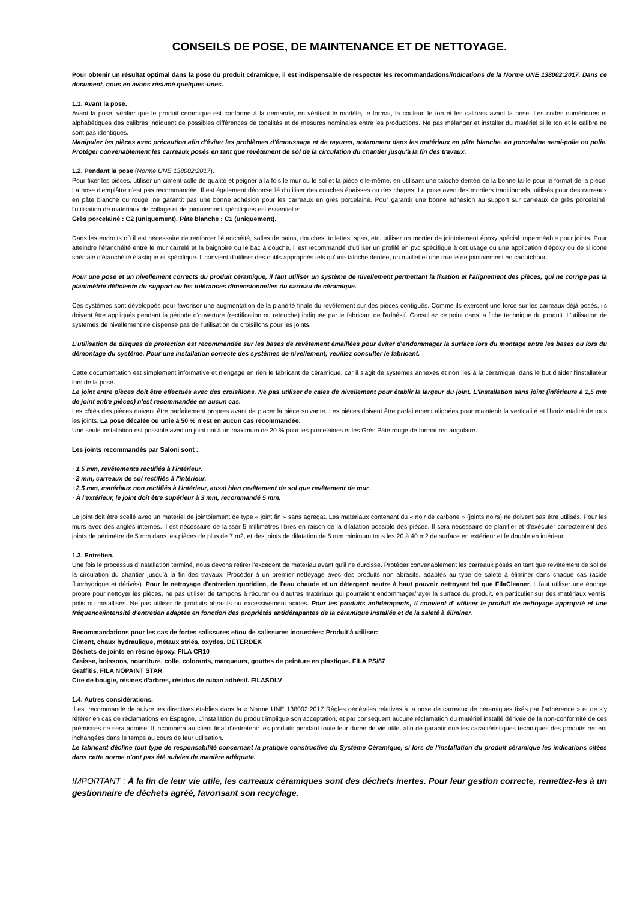CONSEILS DE POSE, DE MAINTENANCE ET DE NETTOYAGE.
Pour obtenir un résultat optimal dans la pose du produit céramique, il est indispensable de respecter les recommandations/indications de la Norme UNE 138002:2017. Dans ce document, nous en avons résumé quelques-unes.
1.1. Avant la pose.
Avant la pose, vérifier que le produit céramique est conforme à la demande, en vérifiant le modèle, le format, la couleur, le ton et les calibres avant la pose. Les codes numériques et alphabétiques des calibres indiquent de possibles différences de tonalités et de mesures nominales entre les productions. Ne pas mélanger et installer du matériel si le ton et le calibre ne sont pas identiques.
Manipulez les pièces avec précaution afin d'éviter les problèmes d'émoussage et de rayures, notamment dans les matériaux en pâte blanche, en porcelaine semi-polie ou polie. Protéger convenablement les carreaux posés en tant que revêtement de sol de la circulation du chantier jusqu'à la fin des travaux.
1.2. Pendant la pose (Norme UNE 138002:2017).
Pour fixer les pièces, utiliser un ciment-colle de qualité et peigner à la fois le mur ou le sol et la pièce elle-même, en utilisant une taloche dentée de la bonne taille pour le format de la pièce. La pose d'emplâtre n'est pas recommandée. Il est également déconseillé d'utiliser des couches épaisses ou des chapes. La pose avec des mortiers traditionnels, utilisés pour des carreaux en pâte blanche ou rouge, ne garantit pas une bonne adhésion pour les carreaux en grès porcelainé. Pour garantir une bonne adhésion au support sur carreaux de grès porcelainé, l'utilisation de matériaux de collage et de jointoiement spécifiques est essentielle:
Grès porcelainé : C2 (uniquement), Pâte blanche : C1 (uniquement).
Dans les endroits où il est nécessaire de renforcer l'étanchéité, salles de bains, douches, toilettes, spas, etc. utiliser un mortier de jointoiement époxy spécial imperméable pour joints. Pour atteindre l'étanchéité entre le mur carrelé et la baignoire ou le bac à douche, il est recommandé d'utiliser un profilé en pvc spécifique à cet usage ou une application d'époxy ou de silicone spéciale d'étanchéité élastique et spécifique. Il convient d'utiliser des outils appropriés tels qu'une taloche dentée, un maillet et une truelle de jointoiement en caoutchouc.
Pour une pose et un nivellement corrects du produit céramique, il faut utiliser un système de nivellement permettant la fixation et l'alignement des pièces, qui ne corrige pas la planimétrie déficiente du support ou les tolérances dimensionnelles du carreau de céramique.
Ces systèmes sont développés pour favoriser une augmentation de la planéité finale du revêtement sur des pièces contiguës. Comme ils exercent une force sur les carreaux déjà posés, ils doivent être appliqués pendant la période d'ouverture (rectification ou retouche) indiquée par le fabricant de l'adhésif. Consultez ce point dans la fiche technique du produit. L'utilisation de systèmes de nivellement ne dispense pas de l'utilisation de croisillons pour les joints.
L'utilisation de disques de protection est recommandée sur les bases de revêtement émaillées pour éviter d'endommager la surface lors du montage entre les bases ou lors du démontage du système. Pour une installation correcte des systèmes de nivellement, veuillez consulter le fabricant.
Cette documentation est simplement informative et n'engage en rien le fabricant de céramique, car il s'agit de systèmes annexes et non liés à la céramique, dans le but d'aider l'installateur lors de la pose.
Le joint entre pièces doit être effectués avec des croisillons. Ne pas utiliser de cales de nivellement pour établir la largeur du joint. L'installation sans joint (inférieure à 1,5 mm de joint entre pièces) n'est recommandée en aucun cas.
Les côtés des pièces doivent être parfaitement propres avant de placer la pièce suivante. Les pièces doivent être parfaitement alignées pour maintenir la verticalité et l'horizontalité de tous les joints. La pose décalée ou unie à 50 % n'est en aucun cas recommandée.
Une seule installation est possible avec un joint uni à un maximum de 20 % pour les porcelaines et les Grès Pâte rouge de format rectangulaire.
Les joints recommandés par Saloni sont :
· 1,5 mm, revêtements rectifiés à l'intérieur.
· 2 mm, carreaux de sol rectifiés à l'intérieur.
· 2,5 mm, matériaux non rectifiés à l'intérieur, aussi bien revêtement de sol que revêtement de mur.
· À l'extérieur, le joint doit être supérieur à 3 mm, recommandé 5 mm.
Le joint doit être scellé avec un matériel de jointoiement de type « joint fin » sans agrégat. Les matériaux contenant du « noir de carbone » (joints noirs) ne doivent pas être utilisés. Pour les murs avec des angles internes, il est nécessaire de laisser 5 millimètres libres en raison de la dilatation possible des pièces. Il sera nécessaire de planifier et d'exécuter correctement des joints de périmètre de 5 mm dans les pièces de plus de 7 m2, et des joints de dilatation de 5 mm minimum tous les 20 à 40 m2 de surface en extérieur et le double en intérieur.
1.3. Entretien.
Une fois le processus d'installation terminé, nous devons retirer l'excédent de matériau avant qu'il ne durcisse. Protéger convenablement les carreaux posés en tant que revêtement de sol de la circulation du chantier jusqu'à la fin des travaux. Procéder à un premier nettoyage avec des produits non abrasifs, adaptés au type de saleté à éliminer dans chaque cas (acide fluorhydrique et dérivés). Pour le nettoyage d'entretien quotidien, de l'eau chaude et un détergent neutre à haut pouvoir nettoyant tel que FilaCleaner. Il faut utiliser une éponge propre pour nettoyer les pièces, ne pas utiliser de tampons à récurer ou d'autres matériaux qui pourraient endommager/rayer la surface du produit, en particulier sur des matériaux vernis, polis ou métallisés. Ne pas utiliser de produits abrasifs ou excessivement acides. Pour les produits antidérapants, il convient d' utiliser le produit de nettoyage approprié et une fréquence/intensité d'entretien adaptée en fonction des propriétés antidérapantes de la céramique installée et de la saleté à éliminer.
Recommandations pour les cas de fortes salissures et/ou de salissures incrustées: Produit à utiliser:
Ciment, chaux hydraulique, métaux striés, oxydes. DETERDEK
Déchets de joints en résine époxy. FILA CR10
Graisse, boissons, nourriture, colle, colorants, marqueurs, gouttes de peinture en plastique. FILA PS/87
Graffitis. FILA NOPAINT STAR
Cire de bougie, résines d'arbres, résidus de ruban adhésif. FILASOLV
1.4. Autres considérations.
Il est recommandé de suivre les directives établies dans la « Norme UNE 138002:2017 Règles générales relatives à la pose de carreaux de céramiques fixés par l'adhérence » et de s'y référer en cas de réclamations en Espagne. L'installation du produit implique son acceptation, et par conséquent aucune réclamation du matériel installé dérivée de la non-conformité de ces prémisses ne sera admise. Il incombera au client final d'entretenir les produits pendant toute leur durée de vie utile, afin de garantir que les caractéristiques techniques des produits restent inchangées dans le temps au cours de leur utilisation.
Le fabricant décline tout type de responsabilité concernant la pratique constructive du Système Céramique, si lors de l'installation du produit céramique les indications citées dans cette norme n'ont pas été suivies de manière adéquate.
IMPORTANT : À la fin de leur vie utile, les carreaux céramiques sont des déchets inertes. Pour leur gestion correcte, remettez-les à un gestionnaire de déchets agréé, favorisant son recyclage.